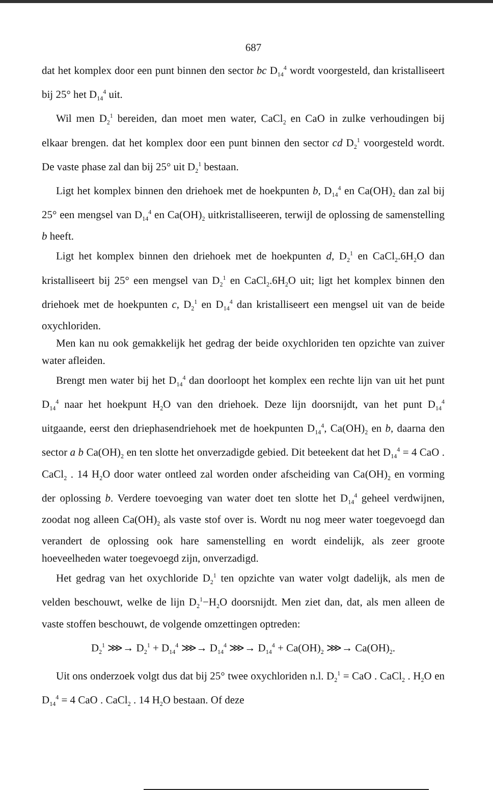687
dat het komplex door een punt binnen den sector bc D<sub>14</sub><sup>4</sup> wordt voorgesteld, dan kristalliseert bij 25° het D<sub>14</sub><sup>4</sup> uit.
Wil men D<sub>2</sub><sup>1</sup> bereiden, dan moet men water, CaCl<sub>2</sub> en CaO in zulke verhoudingen bij elkaar brengen. dat het komplex door een punt binnen den sector cd D<sub>2</sub><sup>1</sup> voorgesteld wordt. De vaste phase zal dan bij 25° uit D<sub>2</sub><sup>1</sup> bestaan.
Ligt het komplex binnen den driehoek met de hoekpunten b, D<sub>14</sub><sup>4</sup> en Ca(OH)<sub>2</sub> dan zal bij 25° een mengsel van D<sub>14</sub><sup>4</sup> en Ca(OH)<sub>2</sub> uitkristalliseeren, terwijl de oplossing de samenstelling b heeft.
Ligt het komplex binnen den driehoek met de hoekpunten d, D<sub>2</sub><sup>1</sup> en CaCl<sub>2</sub>.6H<sub>2</sub>O dan kristalliseert bij 25° een mengsel van D<sub>2</sub><sup>1</sup> en CaCl<sub>2</sub>.6H<sub>2</sub>O uit; ligt het komplex binnen den driehoek met de hoekpunten c, D<sub>2</sub><sup>1</sup> en D<sub>14</sub><sup>4</sup> dan kristalliseert een mengsel uit van de beide oxychloriden.
Men kan nu ook gemakkelijk het gedrag der beide oxychloriden ten opzichte van zuiver water afleiden.
Brengt men water bij het D<sub>14</sub><sup>4</sup> dan doorloopt het komplex een rechte lijn van uit het punt D<sub>14</sub><sup>4</sup> naar het hoekpunt H<sub>2</sub>O van den driehoek. Deze lijn doorsnijdt, van het punt D<sub>14</sub><sup>4</sup> uitgaande, eerst den driephasendriehoek met de hoekpunten D<sub>14</sub><sup>4</sup>, Ca(OH)<sub>2</sub> en b, daarna den sector a b Ca(OH)<sub>2</sub> en ten slotte het onverzadigde gebied. Dit beteekent dat het D<sub>14</sub><sup>4</sup> = 4 CaO . CaCl<sub>2</sub> . 14 H<sub>2</sub>O door water ontleed zal worden onder afscheiding van Ca(OH)<sub>2</sub> en vorming der oplossing b. Verdere toevoeging van water doet ten slotte het D<sub>14</sub><sup>4</sup> geheel verdwijnen, zoodat nog alleen Ca(OH)<sub>2</sub> als vaste stof over is. Wordt nu nog meer water toegevoegd dan verandert de oplossing ook hare samenstelling en wordt eindelijk, als zeer groote hoeveelheden water toegevoegd zijn, onverzadigd.
Het gedrag van het oxychloride D<sub>2</sub><sup>1</sup> ten opzichte van water volgt dadelijk, als men de velden beschouwt, welke de lijn D<sub>2</sub><sup>1</sup>−H<sub>2</sub>O doorsnijdt. Men ziet dan, dat, als men alleen de vaste stoffen beschouwt, de volgende omzettingen optreden:
D<sub>2</sub><sup>1</sup> ⋙→ D<sub>2</sub><sup>1</sup> + D<sub>14</sub><sup>4</sup> ⋙→ D<sub>14</sub><sup>4</sup> ⋙→ D<sub>14</sub><sup>4</sup> + Ca(OH)<sub>2</sub> ⋙→ Ca(OH)<sub>2</sub>.
Uit ons onderzoek volgt dus dat bij 25° twee oxychloriden n.l. D<sub>2</sub><sup>1</sup> = CaO . CaCl<sub>2</sub> . H<sub>2</sub>O en D<sub>14</sub><sup>4</sup> = 4 CaO . CaCl<sub>2</sub> . 14 H<sub>2</sub>O bestaan. Of deze